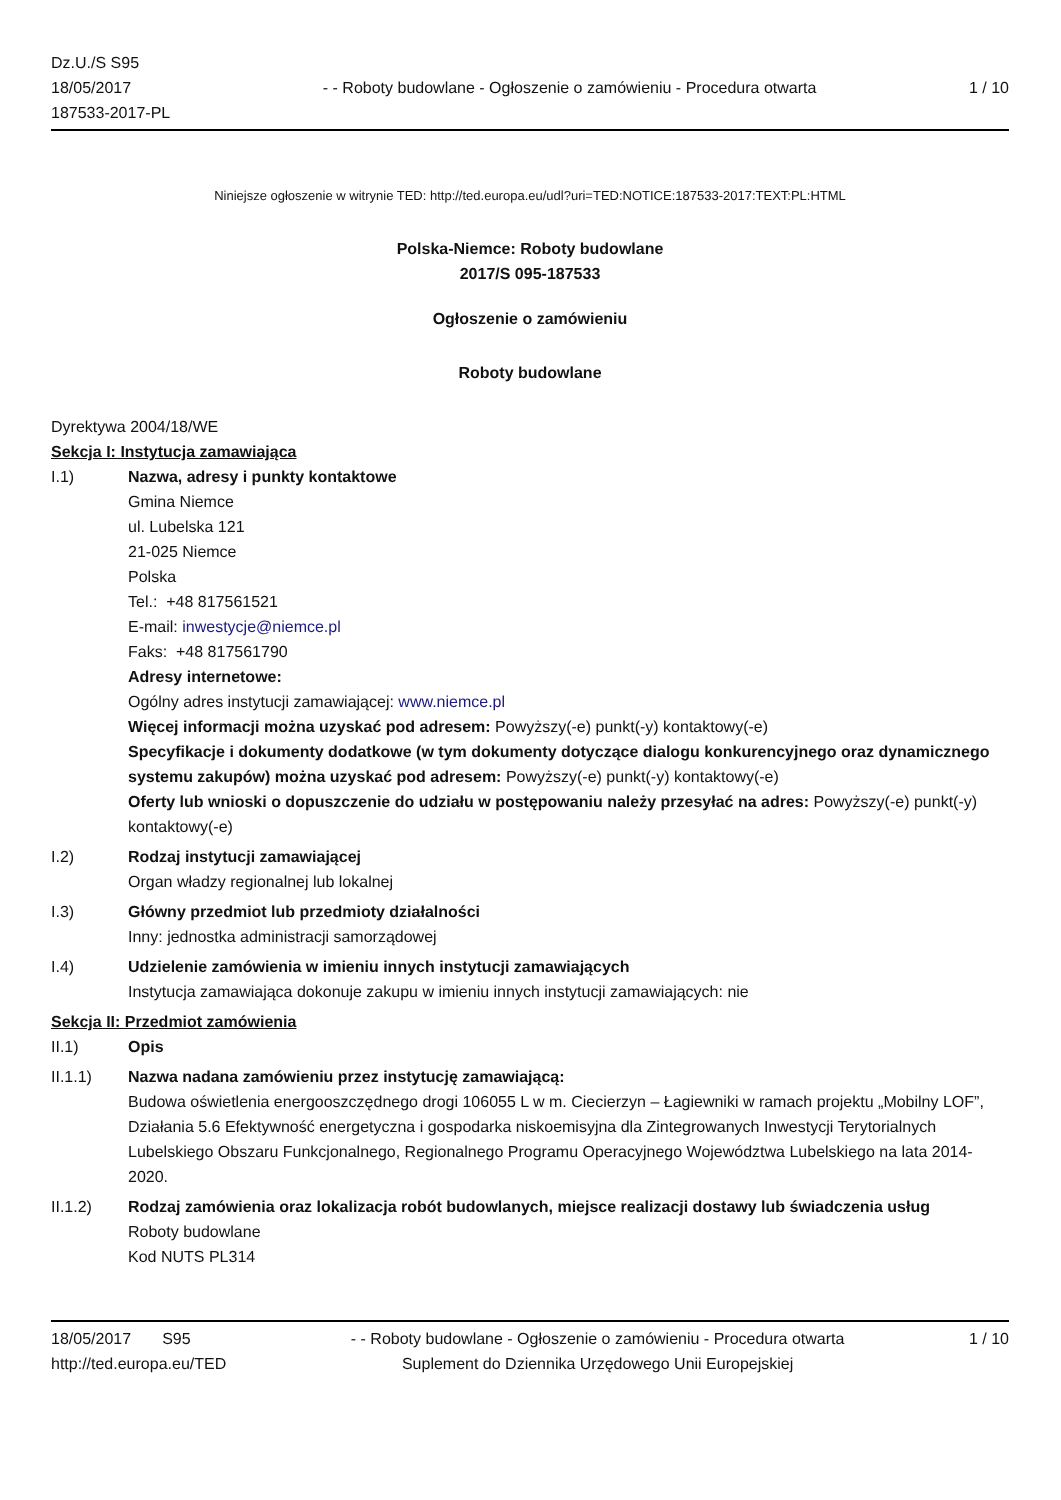Dz.U./S S95
18/05/2017
187533-2017-PL
- - Roboty budowlane - Ogłoszenie o zamówieniu - Procedura otwarta
1 / 10
Niniejsze ogłoszenie w witrynie TED: http://ted.europa.eu/udl?uri=TED:NOTICE:187533-2017:TEXT:PL:HTML
Polska-Niemce: Roboty budowlane
2017/S 095-187533
Ogłoszenie o zamówieniu
Roboty budowlane
Dyrektywa 2004/18/WE
Sekcja I: Instytucja zamawiająca
I.1) Nazwa, adresy i punkty kontaktowe
Gmina Niemce
ul. Lubelska 121
21-025 Niemce
Polska
Tel.: +48 817561521
E-mail: inwestycje@niemce.pl
Faks: +48 817561790
Adresy internetowe:
Ogólny adres instytucji zamawiającej: www.niemce.pl
Więcej informacji można uzyskać pod adresem: Powyższy(-e) punkt(-y) kontaktowy(-e)
Specyfikacje i dokumenty dodatkowe (w tym dokumenty dotyczące dialogu konkurencyjnego oraz dynamicznego systemu zakupów) można uzyskać pod adresem: Powyższy(-e) punkt(-y) kontaktowy(-e)
Oferty lub wnioski o dopuszczenie do udziału w postępowaniu należy przesyłać na adres: Powyższy(-e) punkt(-y) kontaktowy(-e)
I.2) Rodzaj instytucji zamawiającej
Organ władzy regionalnej lub lokalnej
I.3) Główny przedmiot lub przedmioty działalności
Inny: jednostka administracji samorządowej
I.4) Udzielenie zamówienia w imieniu innych instytucji zamawiających
Instytucja zamawiająca dokonuje zakupu w imieniu innych instytucji zamawiających: nie
Sekcja II: Przedmiot zamówienia
II.1) Opis
II.1.1) Nazwa nadana zamówieniu przez instytucję zamawiającą:
Budowa oświetlenia energooszczędnego drogi 106055 L w m. Ciecierzyn – Łagiewniki w ramach projektu „Mobilny LOF”, Działania 5.6 Efektywność energetyczna i gospodarka niskoemisyjna dla Zintegrowanych Inwestycji Terytorialnych Lubelskiego Obszaru Funkcjonalnego, Regionalnego Programu Operacyjnego Województwa Lubelskiego na lata 2014-2020.
II.1.2) Rodzaj zamówienia oraz lokalizacja robót budowlanych, miejsce realizacji dostawy lub świadczenia usług
Roboty budowlane
Kod NUTS PL314
18/05/2017 S95
http://ted.europa.eu/TED
- - Roboty budowlane - Ogłoszenie o zamówieniu - Procedura otwarta
Suplement do Dziennika Urzędowego Unii Europejskiej
1 / 10